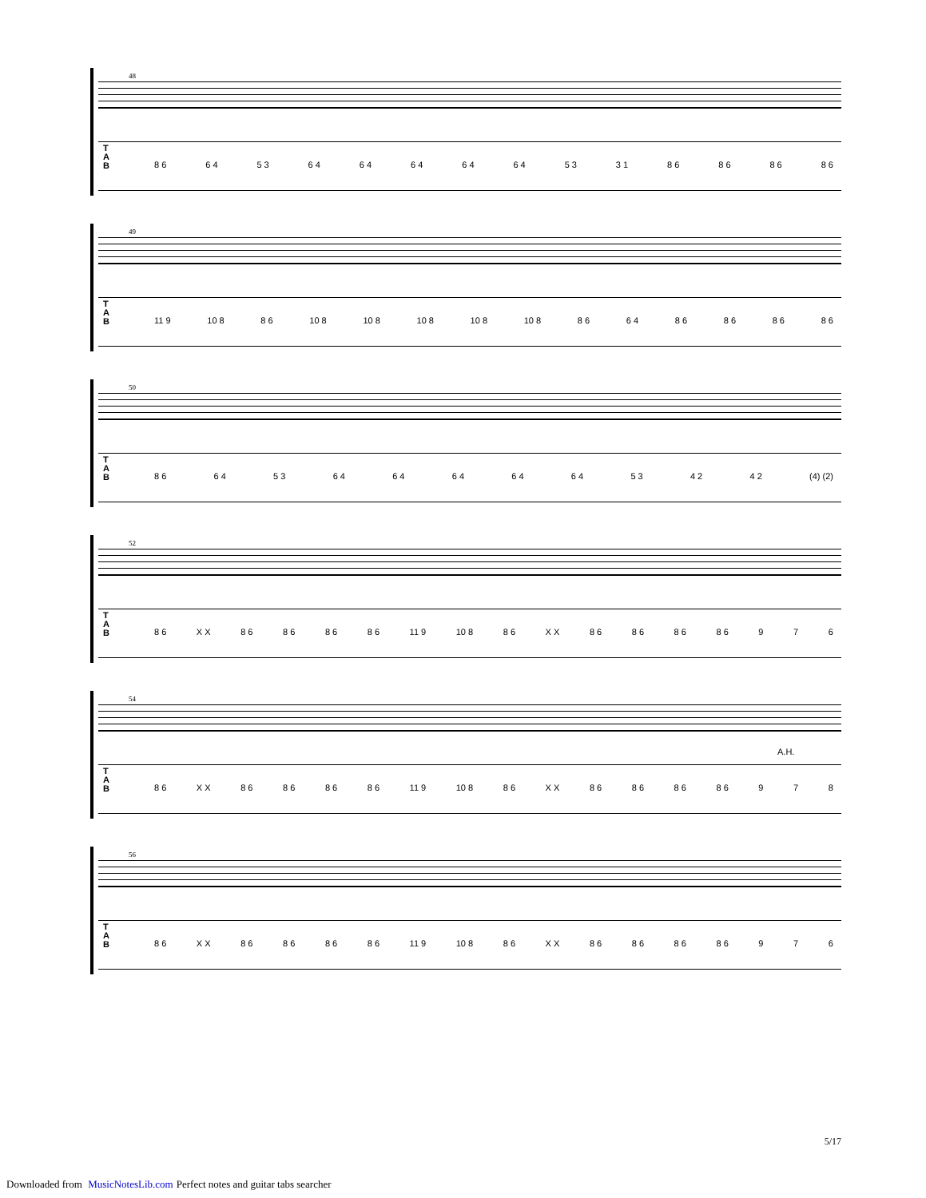48
T
A
B
8 6 6 4 5 3 6 4 6 4 6 4 6 4 6 4 5 3 3 1 8 6 8 6 8 6 8 6
49
T
A
B
11 9 10 8 8 6 10 8 10 8 10 8 10 8 10 8 8 6 6 4 8 6 8 6 8 6 8 6
50
T
A
B
8 6 6 4 5 3 6 4 6 4 6 4 6 4 6 4 5 3 4 2 4 2 (4) (2)
52
T
A
B
8 6 X X 8 6 8 6 8 6 8 6 11 9 10 8 8 6 X X 8 6 8 6 8 6 8 6 9 7 6
54
T
A
B
A.H.
8 6 X X 8 6 8 6 8 6 8 6 11 9 10 8 8 6 X X 8 6 8 6 8 6 8 6 9 7 8
56
T
A
B
8 6 X X 8 6 8 6 8 6 8 6 11 9 10 8 8 6 X X 8 6 8 6 8 6 8 6 9 7 6
5/17
Downloaded from MusicNotesLib.com Perfect notes and guitar tabs searcher